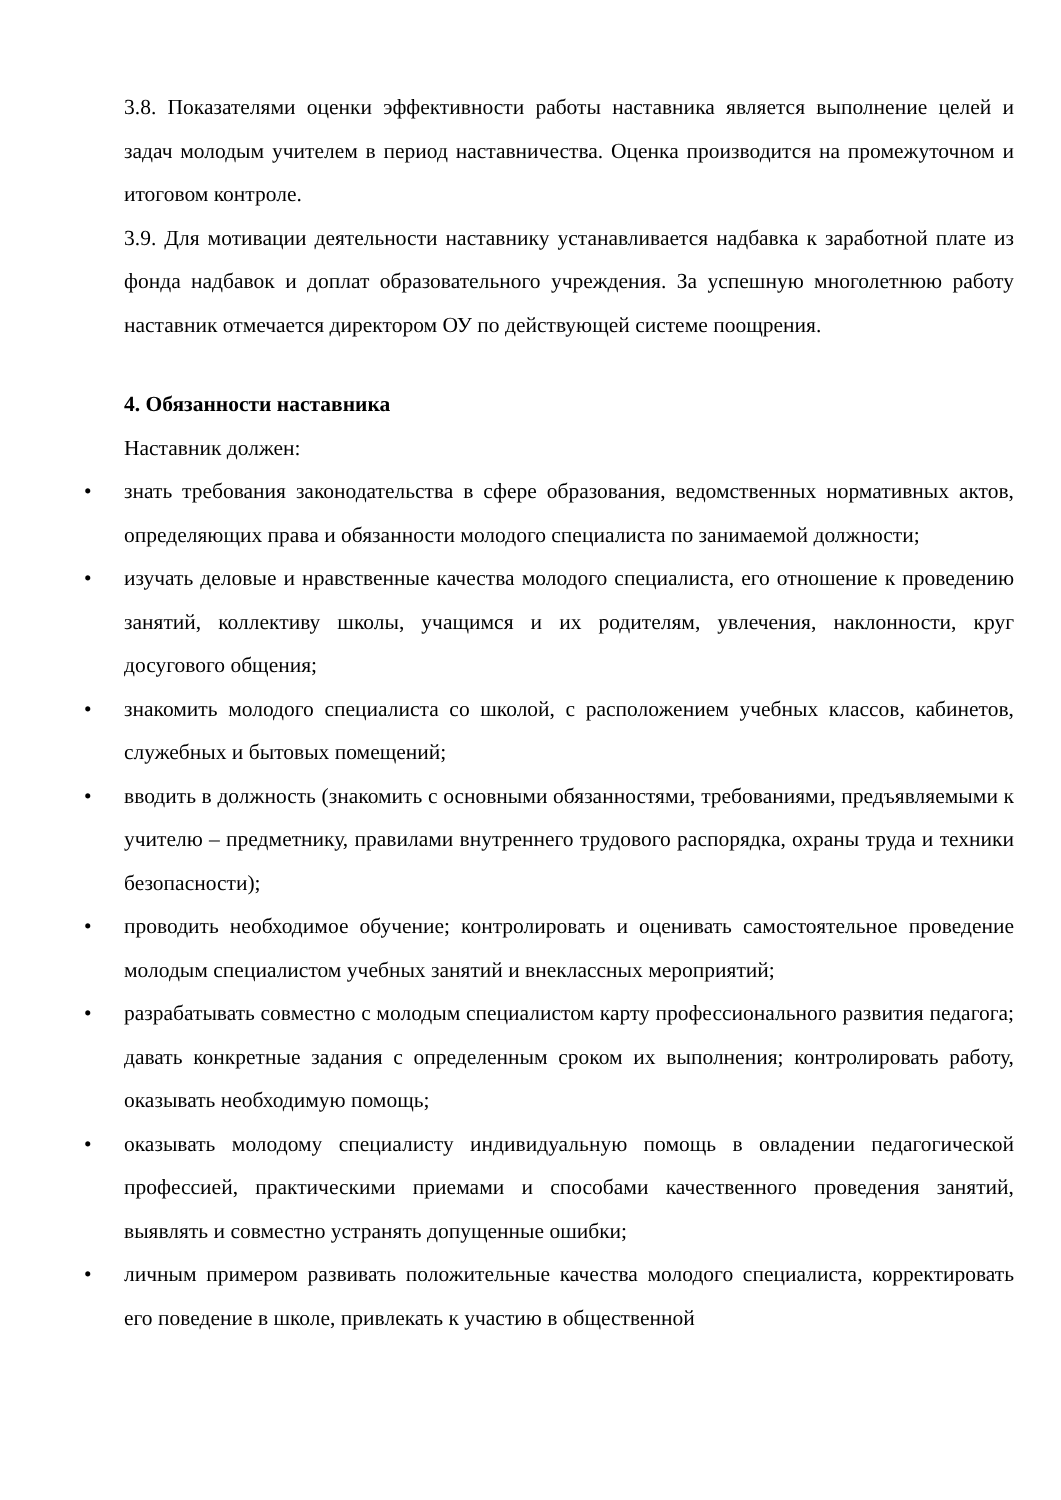3.8. Показателями оценки эффективности работы наставника является выполнение целей и задач молодым учителем в период наставничества. Оценка производится на промежуточном и итоговом контроле.
3.9. Для мотивации деятельности наставнику устанавливается надбавка к заработной плате из фонда надбавок и доплат образовательного учреждения. За успешную многолетнюю работу наставник отмечается директором ОУ по действующей системе поощрения.
4. Обязанности наставника
Наставник должен:
• знать требования законодательства в сфере образования, ведомственных нормативных актов, определяющих права и обязанности молодого специалиста по занимаемой должности;
• изучать деловые и нравственные качества молодого специалиста, его отношение к проведению занятий, коллективу школы, учащимся и их родителям, увлечения, наклонности, круг досугового общения;
• знакомить молодого специалиста со школой, с расположением учебных классов, кабинетов, служебных и бытовых помещений;
• вводить в должность (знакомить с основными обязанностями, требованиями, предъявляемыми к учителю – предметнику, правилами внутреннего трудового распорядка, охраны труда и техники безопасности);
• проводить необходимое обучение; контролировать и оценивать самостоятельное проведение молодым специалистом учебных занятий и внеклассных мероприятий;
• разрабатывать совместно с молодым специалистом карту профессионального развития педагога; давать конкретные задания с определенным сроком их выполнения; контролировать работу, оказывать необходимую помощь;
• оказывать молодому специалисту индивидуальную помощь в овладении педагогической профессией, практическими приемами и способами качественного проведения занятий, выявлять и совместно устранять допущенные ошибки;
• личным примером развивать положительные качества молодого специалиста, корректировать его поведение в школе, привлекать к участию в общественной